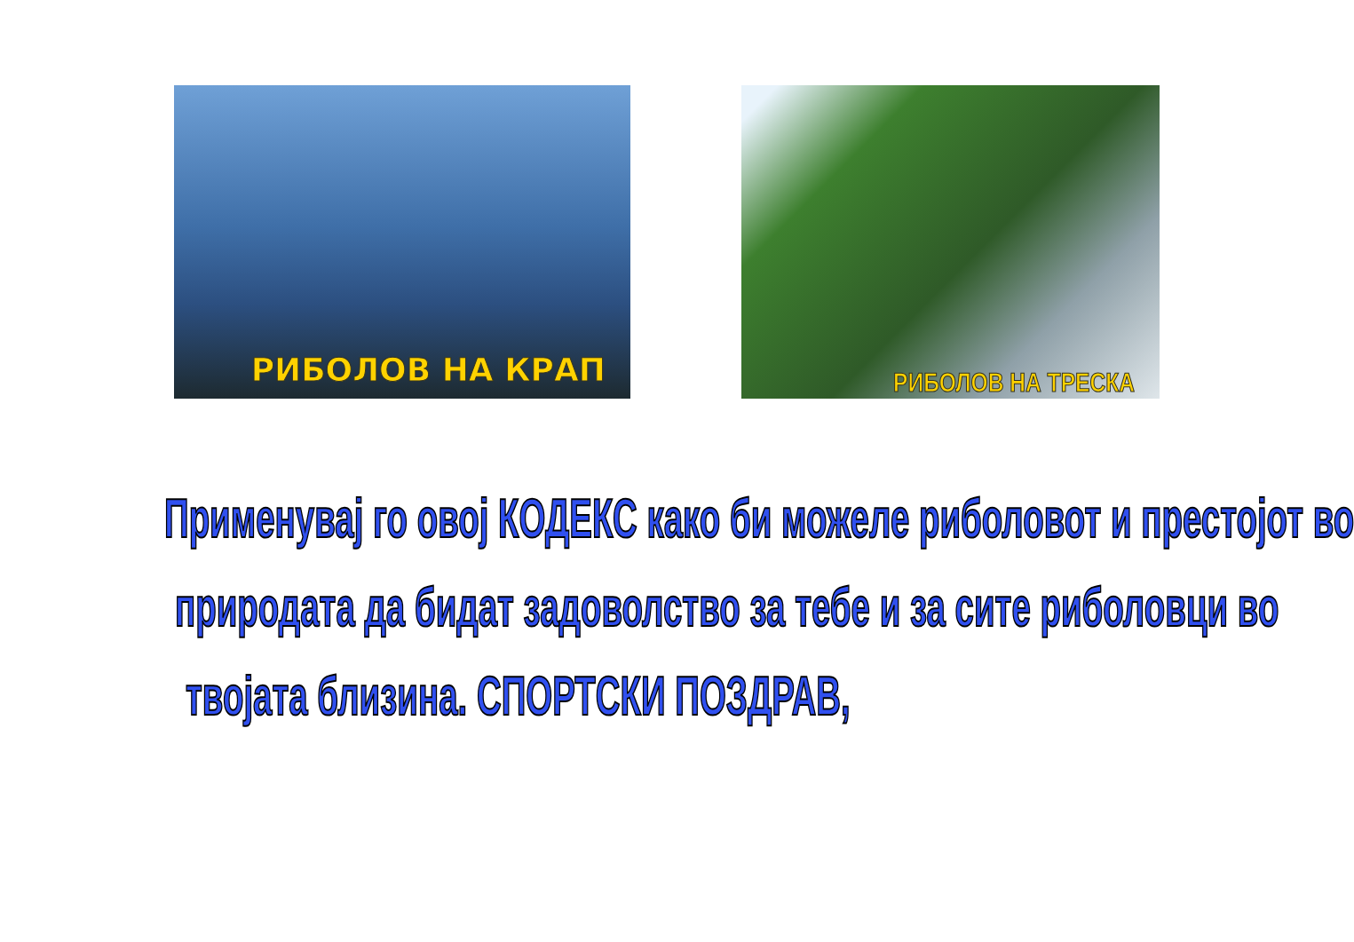РИБОЛОВ НА КРАП
РИБОЛОВ НА ТРЕСКА
Применувај го овој КОДЕКС како би можеле риболовот и престојот во
природата да бидат задоволство за тебе и за сите риболовци во
твојата близина. СПОРТСКИ ПОЗДРАВ,